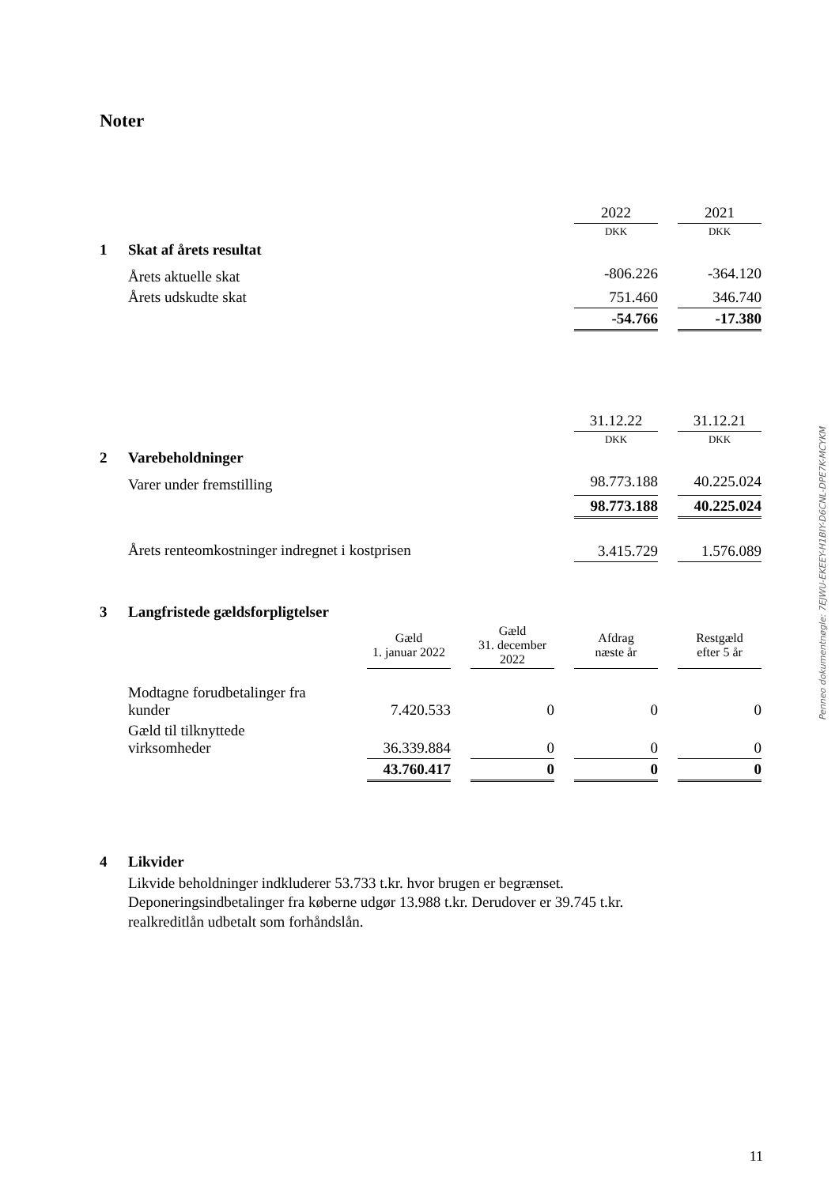Noter
| | | 2022 | | 2021 |
| | | DKK | | DKK |
| 1 | Skat af årets resultat | | | |
| | Årets aktuelle skat | -806.226 | | -364.120 |
| | Årets udskudte skat | 751.460 | | 346.740 |
| | | -54.766 | | -17.380 |
| | | 31.12.22 | | 31.12.21 |
| | | DKK | | DKK |
| 2 | Varebeholdninger | | | |
| | Varer under fremstilling | 98.773.188 | | 40.225.024 |
| | | 98.773.188 | | 40.225.024 |
| | Årets renteomkostninger indregnet i kostprisen | 3.415.729 | | 1.576.089 |
| 3 | Langfristede gældsforpligtelser | | | | | | | |
| | | Gæld 1. januar 2022 | | Gæld 31. december 2022 | | Afdrag næste år | | Restgæld efter 5 år |
| | Modtagne forudbetalinger fra kunder | 7.420.533 | | 0 | | 0 | | 0 |
| | Gæld til tilknyttede virksomheder | 36.339.884 | | 0 | | 0 | | 0 |
| | | 43.760.417 | | 0 | | 0 | | 0 |
4 Likvider
Likvide beholdninger indkluderer 53.733 t.kr. hvor brugen er begrænset.
Deponeringsindbetalinger fra køberne udgør 13.988 t.kr. Derudover er 39.745 t.kr.
realkreditlån udbetalt som forhåndslån.
Penneo dokumentnøgle: 7EJWU-EKEEY-H1BIY-D6CNL-DPE7K-MCYKM
11